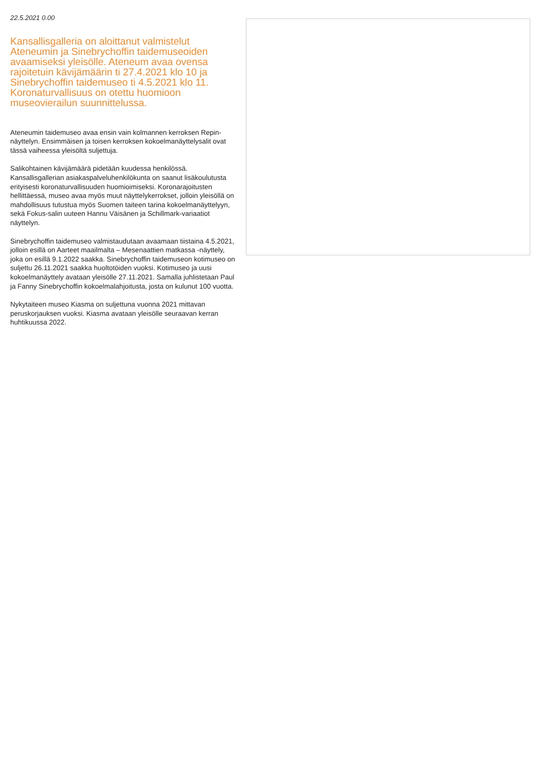22.5.2021 0.00
Kansallisgalleria on aloittanut valmistelut Ateneumin ja Sinebrychoffin taidemuseoiden avaamiseksi yleisölle. Ateneum avaa ovensa rajoitetuin kävijämäärin ti 27.4.2021 klo 10 ja Sinebrychoffin taidemuseo ti 4.5.2021 klo 11. Koronaturvallisuus on otettu huomioon museovierailun suunnittelussa.
Ateneumin taidemuseo avaa ensin vain kolmannen kerroksen Repin-näyttelyn. Ensimmäisen ja toisen kerroksen kokoelmanäyttelysalit ovat tässä vaiheessa yleisöltä suljettuja.
Salikohtainen kävijämäärä pidetään kuudessa henkilössä. Kansallisgallerian asiakaspalveluhenkilökunta on saanut lisäkoulutusta erityisesti koronaturvallisuuden huomioimiseksi. Koronarajoitusten hellittäessä, museo avaa myös muut näyttelykerrokset, jolloin yleisöllä on mahdollisuus tutustua myös Suomen taiteen tarina kokoelmanäyttelyyn, sekä Fokus-salin uuteen Hannu Väisänen ja Schillmark-variaatiot näyttelyn.
Sinebrychoffin taidemuseo valmistaudutaan avaamaan tiistaina 4.5.2021, jolloin esillä on Aarteet maailmalta – Mesenaattien matkassa -näyttely, joka on esillä 9.1.2022 saakka. Sinebrychoffin taidemuseon kotimuseo on suljettu 26.11.2021 saakka huoltotöiden vuoksi. Kotimuseo ja uusi kokoelmanäyttely avataan yleisölle 27.11.2021. Samalla juhlistetaan Paul ja Fanny Sinebrychoffin kokoelmalahjoitusta, josta on kulunut 100 vuotta.
Nykytaiteen museo Kiasma on suljettuna vuonna 2021 mittavan peruskorjauksen vuoksi. Kiasma avataan yleisölle seuraavan kerran huhtikuussa 2022.